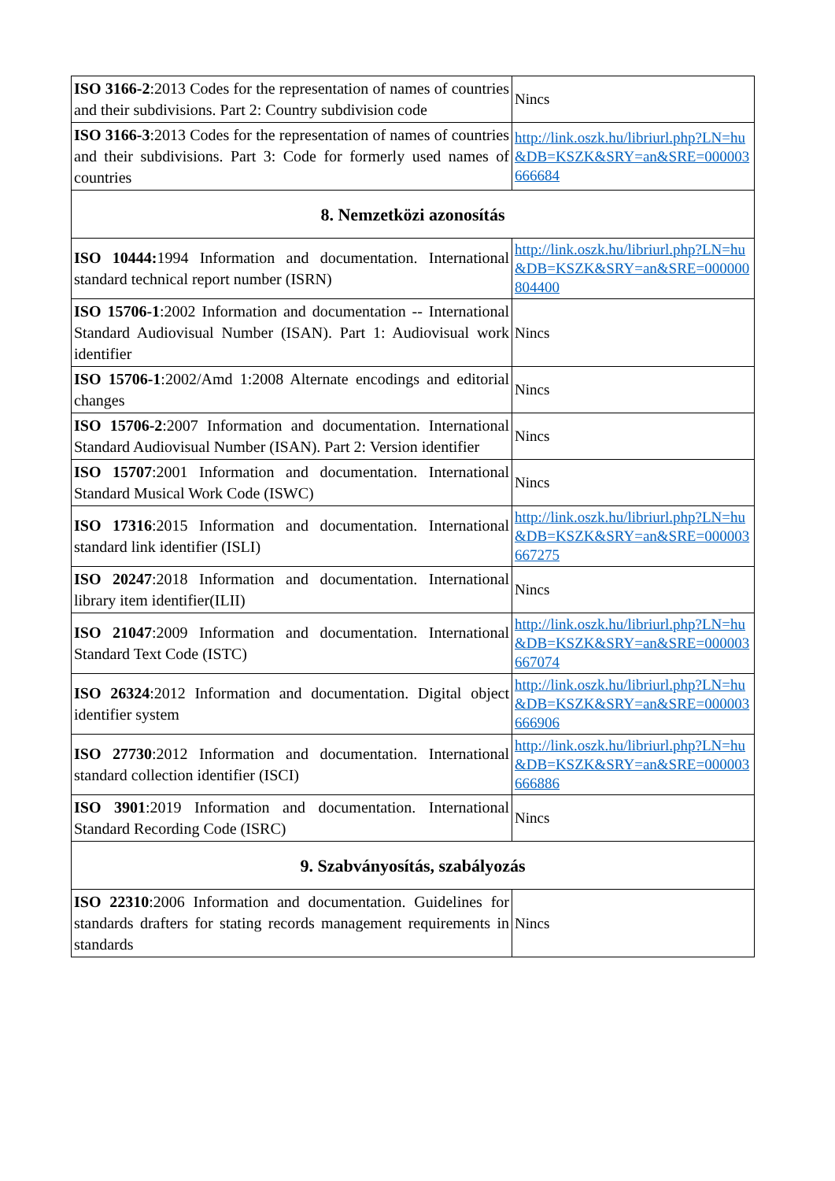| ISO 3166-2 :2013 Codes for the representation of names of countries and their subdivisions. Part 2: Country subdivision code | Nincs |
| ISO 3166-3 :2013 Codes for the representation of names of countries and their subdivisions. Part 3: Code for formerly used names of countries | http://link.oszk.hu/libriurl.php?LN=hu&DB=KSZK&SRY=an&SRE=000003666684 |
| 8. Nemzetközi azonosítás | |
| ISO 10444: 1994 Information and documentation. International standard technical report number (ISRN) | http://link.oszk.hu/libriurl.php?LN=hu&DB=KSZK&SRY=an&SRE=000000804400 |
| ISO 15706-1 :2002 Information and documentation -- International Standard Audiovisual Number (ISAN). Part 1: Audiovisual work identifier | Nincs |
| ISO 15706-1 :2002/Amd 1:2008 Alternate encodings and editorial changes | Nincs |
| ISO 15706-2 :2007 Information and documentation. International Standard Audiovisual Number (ISAN). Part 2: Version identifier | Nincs |
| ISO 15707 :2001 Information and documentation. International Standard Musical Work Code (ISWC) | Nincs |
| ISO 17316 :2015 Information and documentation. International standard link identifier (ISLI) | http://link.oszk.hu/libriurl.php?LN=hu&DB=KSZK&SRY=an&SRE=000003667275 |
| ISO 20247 :2018 Information and documentation. International library item identifier(ILII) | Nincs |
| ISO 21047 :2009 Information and documentation. International Standard Text Code (ISTC) | http://link.oszk.hu/libriurl.php?LN=hu&DB=KSZK&SRY=an&SRE=000003667074 |
| ISO 26324 :2012 Information and documentation. Digital object identifier system | http://link.oszk.hu/libriurl.php?LN=hu&DB=KSZK&SRY=an&SRE=000003666906 |
| ISO 27730 :2012 Information and documentation. International standard collection identifier (ISCI) | http://link.oszk.hu/libriurl.php?LN=hu&DB=KSZK&SRY=an&SRE=000003666886 |
| ISO 3901 :2019 Information and documentation. International Standard Recording Code (ISRC) | Nincs |
| 9. Szabványosítás, szabályozás | |
| ISO 22310 :2006 Information and documentation. Guidelines for standards drafters for stating records management requirements in standards | Nincs |